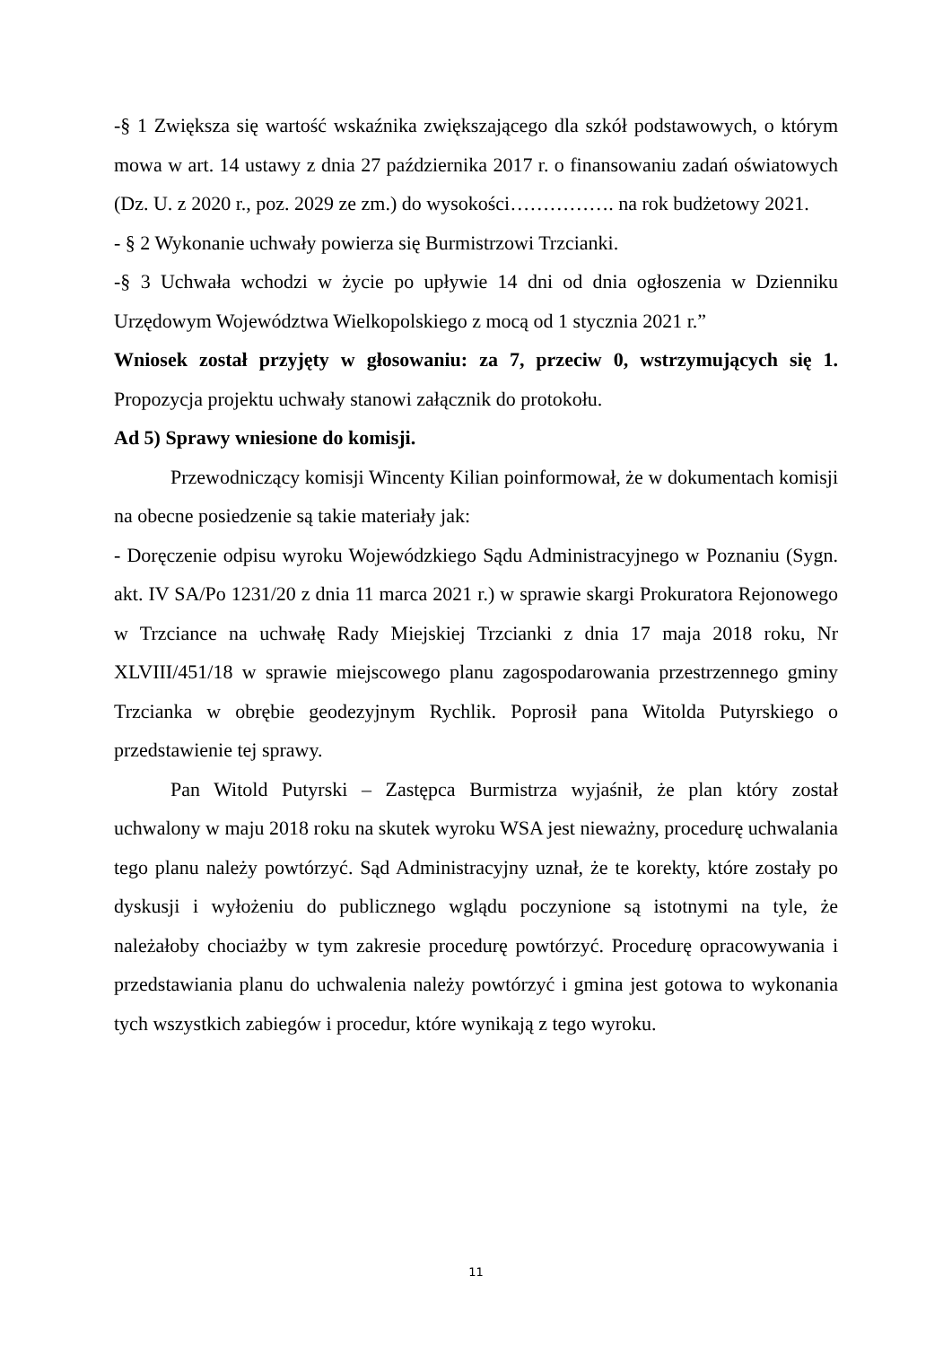-§ 1 Zwiększa się wartość wskaźnika zwiększającego dla szkół podstawowych, o którym mowa w art. 14 ustawy z dnia 27 października 2017 r. o finansowaniu zadań oświatowych (Dz. U. z 2020 r., poz. 2029 ze zm.) do wysokości……………. na rok budżetowy 2021.
- § 2 Wykonanie uchwały powierza się Burmistrzowi Trzcianki.
-§ 3 Uchwała wchodzi w życie po upływie 14 dni od dnia ogłoszenia w Dzienniku Urzędowym Województwa Wielkopolskiego z mocą od 1 stycznia 2021 r.”
Wniosek został przyjęty w głosowaniu: za 7, przeciw 0, wstrzymujących się 1. Propozycja projektu uchwały stanowi załącznik do protokołu.
Ad 5) Sprawy wniesione do komisji.
Przewodniczący komisji Wincenty Kilian poinformował, że w dokumentach komisji na obecne posiedzenie są takie materiały jak:
- Doręczenie odpisu wyroku Wojewódzkiego Sądu Administracyjnego w Poznaniu (Sygn. akt. IV SA/Po 1231/20 z dnia 11 marca 2021 r.) w sprawie skargi Prokuratora Rejonowego w Trzciance na uchwałę Rady Miejskiej Trzcianki z dnia 17 maja 2018 roku, Nr XLVIII/451/18 w sprawie miejscowego planu zagospodarowania przestrzennego gminy Trzcianka w obrębie geodezyjnym Rychlik. Poprosił pana Witolda Putyrskiego o przedstawienie tej sprawy.
Pan Witold Putyrski – Zastępca Burmistrza wyjaśnił, że plan który został uchwalony w maju 2018 roku na skutek wyroku WSA jest nieważny, procedurę uchwalania tego planu należy powtórzyć. Sąd Administracyjny uznał, że te korekty, które zostały po dyskusji i wyłożeniu do publicznego wglądu poczynione są istotnymi na tyle, że należałoby chociażby w tym zakresie procedurę powtórzyć. Procedurę opracowywania i przedstawiania planu do uchwalenia należy powtórzyć i gmina jest gotowa to wykonania tych wszystkich zabiegów i procedur, które wynikają z tego wyroku.
11